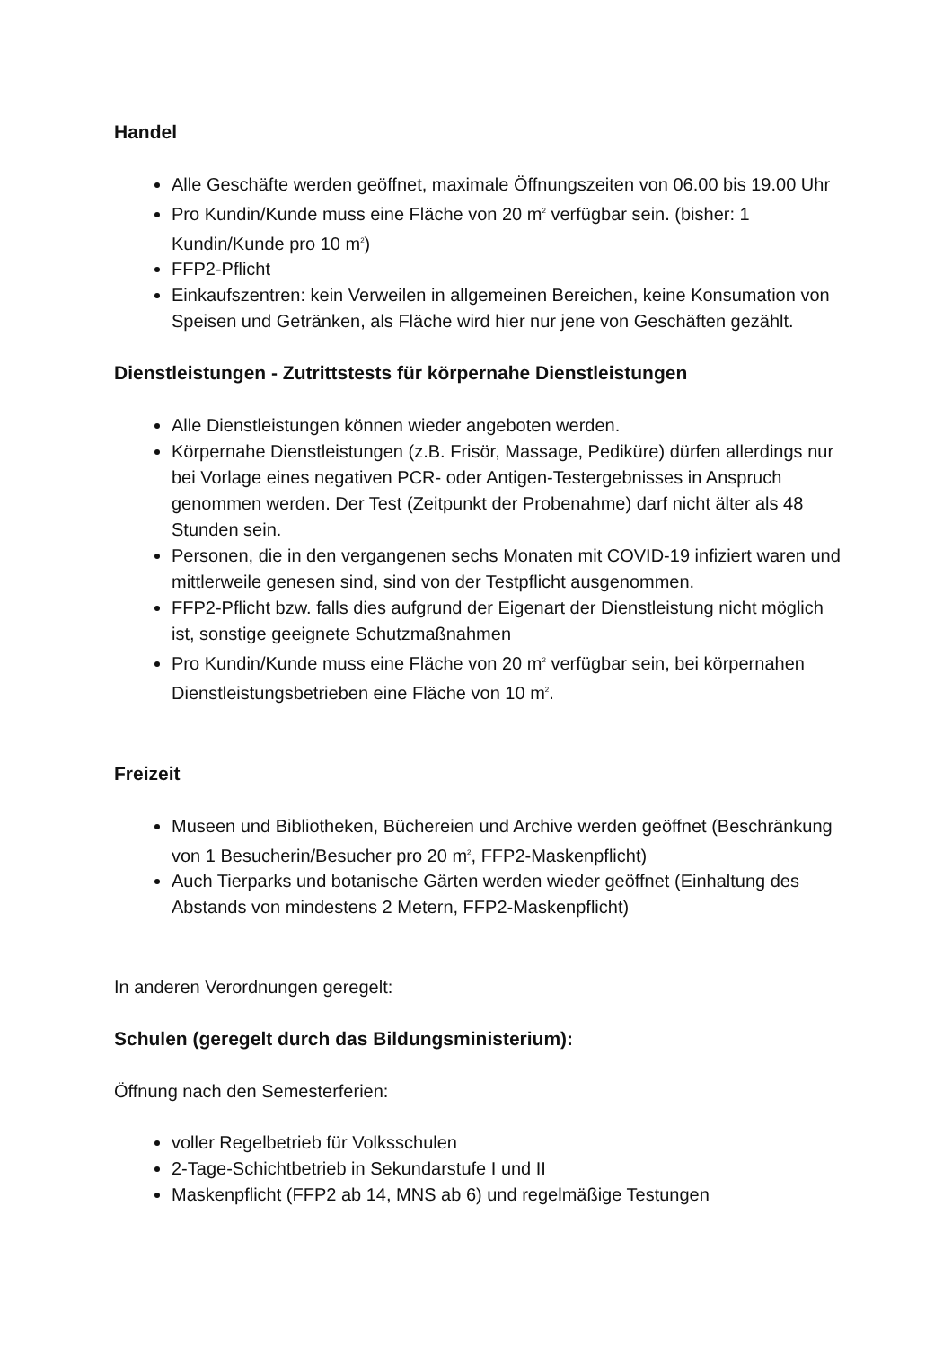Handel
Alle Geschäfte werden geöffnet, maximale Öffnungszeiten von 06.00 bis 19.00 Uhr
Pro Kundin/Kunde muss eine Fläche von 20 m<sup>2</sup> verfügbar sein. (bisher: 1 Kundin/Kunde pro 10 m<sup>2</sup>)
FFP2-Pflicht
Einkaufszentren: kein Verweilen in allgemeinen Bereichen, keine Konsumation von Speisen und Getränken, als Fläche wird hier nur jene von Geschäften gezählt.
Dienstleistungen - Zutrittstests für körpernahe Dienstleistungen
Alle Dienstleistungen können wieder angeboten werden.
Körpernahe Dienstleistungen (z.B. Frisör, Massage, Pediküre) dürfen allerdings nur bei Vorlage eines negativen PCR- oder Antigen-Testergebnisses in Anspruch genommen werden. Der Test (Zeitpunkt der Probenahme) darf nicht älter als 48 Stunden sein.
Personen, die in den vergangenen sechs Monaten mit COVID-19 infiziert waren und mittlerweile genesen sind, sind von der Testpflicht ausgenommen.
FFP2-Pflicht bzw. falls dies aufgrund der Eigenart der Dienstleistung nicht möglich ist, sonstige geeignete Schutzmaßnahmen
Pro Kundin/Kunde muss eine Fläche von 20 m<sup>2</sup> verfügbar sein, bei körpernahen Dienstleistungsbetrieben eine Fläche von 10 m<sup>2</sup>.
Freizeit
Museen und Bibliotheken, Büchereien und Archive werden geöffnet (Beschränkung von 1 Besucherin/Besucher pro 20 m<sup>2</sup>, FFP2-Maskenpflicht)
Auch Tierparks und botanische Gärten werden wieder geöffnet (Einhaltung des Abstands von mindestens 2 Metern, FFP2-Maskenpflicht)
In anderen Verordnungen geregelt:
Schulen (geregelt durch das Bildungsministerium):
Öffnung nach den Semesterferien:
voller Regelbetrieb für Volksschulen
2-Tage-Schichtbetrieb in Sekundarstufe I und II
Maskenpflicht (FFP2 ab 14, MNS ab 6) und regelmäßige Testungen